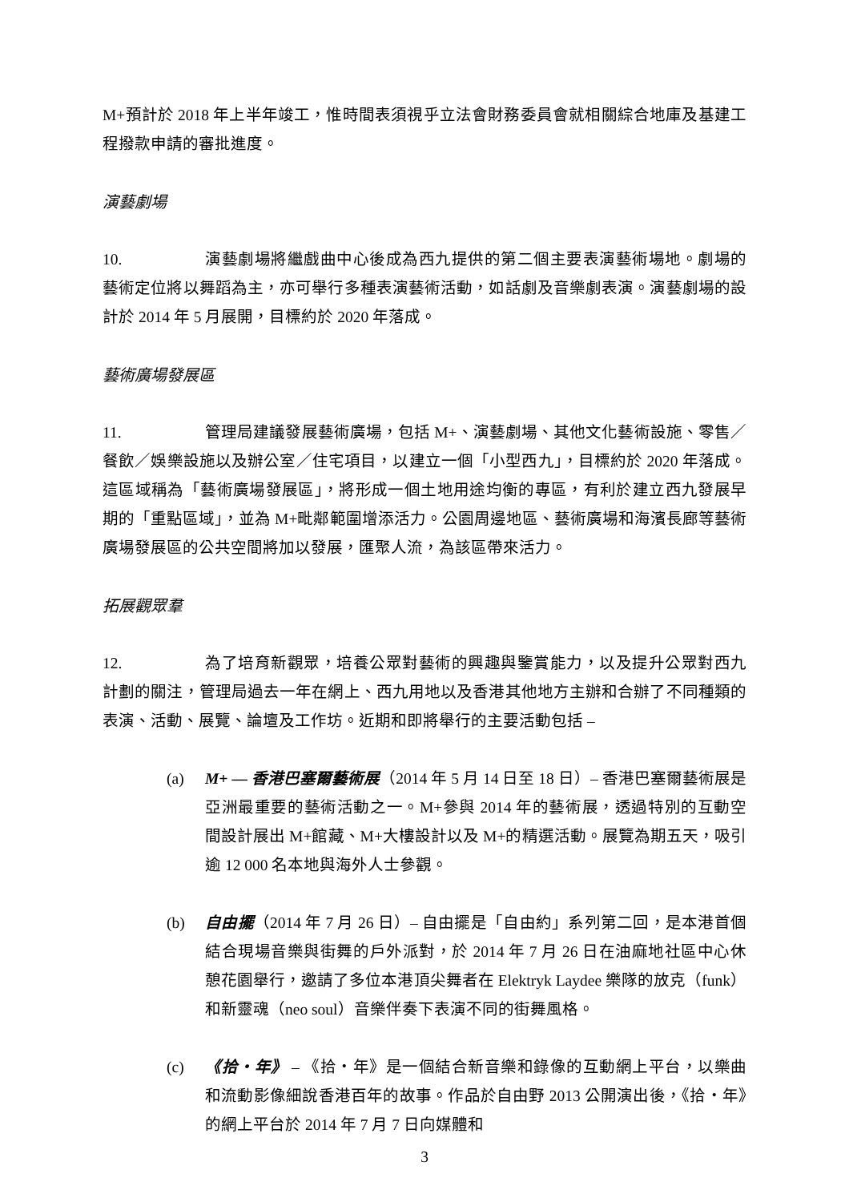M+預計於 2018 年上半年竣工，惟時間表須視乎立法會財務委員會就相關綜合地庫及基建工程撥款申請的審批進度。
演藝劇場
10. 演藝劇場將繼戲曲中心後成為西九提供的第二個主要表演藝術場地。劇場的藝術定位將以舞蹈為主，亦可舉行多種表演藝術活動，如話劇及音樂劇表演。演藝劇場的設計於 2014 年 5 月展開，目標約於 2020 年落成。
藝術廣場發展區
11. 管理局建議發展藝術廣場，包括 M+、演藝劇場、其他文化藝術設施、零售／餐飲／娛樂設施以及辦公室／住宅項目，以建立一個「小型西九」，目標約於 2020 年落成。這區域稱為「藝術廣場發展區」，將形成一個土地用途均衡的專區，有利於建立西九發展早期的「重點區域」，並為 M+毗鄰範圍增添活力。公園周邊地區、藝術廣場和海濱長廊等藝術廣場發展區的公共空間將加以發展，匯聚人流，為該區帶來活力。
拓展觀眾羣
12. 為了培育新觀眾，培養公眾對藝術的興趣與鑒賞能力，以及提升公眾對西九計劃的關注，管理局過去一年在網上、西九用地以及香港其他地方主辦和合辦了不同種類的表演、活動、展覽、論壇及工作坊。近期和即將舉行的主要活動包括 –
(a) M+ — 香港巴塞爾藝術展（2014 年 5 月 14 日至 18 日）– 香港巴塞爾藝術展是亞洲最重要的藝術活動之一。M+參與 2014 年的藝術展，透過特別的互動空間設計展出 M+館藏、M+大樓設計以及 M+的精選活動。展覽為期五天，吸引逾 12 000 名本地與海外人士參觀。
(b) 自由擺（2014 年 7 月 26 日）– 自由擺是「自由約」系列第二回，是本港首個結合現場音樂與街舞的戶外派對，於 2014 年 7 月 26 日在油麻地社區中心休憩花園舉行，邀請了多位本港頂尖舞者在 Elektryk Laydee 樂隊的放克（funk）和新靈魂（neo soul）音樂伴奏下表演不同的街舞風格。
(c) 《拾‧年》 – 《拾‧年》是一個結合新音樂和錄像的互動網上平台，以樂曲和流動影像細說香港百年的故事。作品於自由野 2013 公開演出後，《拾‧年》的網上平台於 2014 年 7 月 7 日向媒體和
3